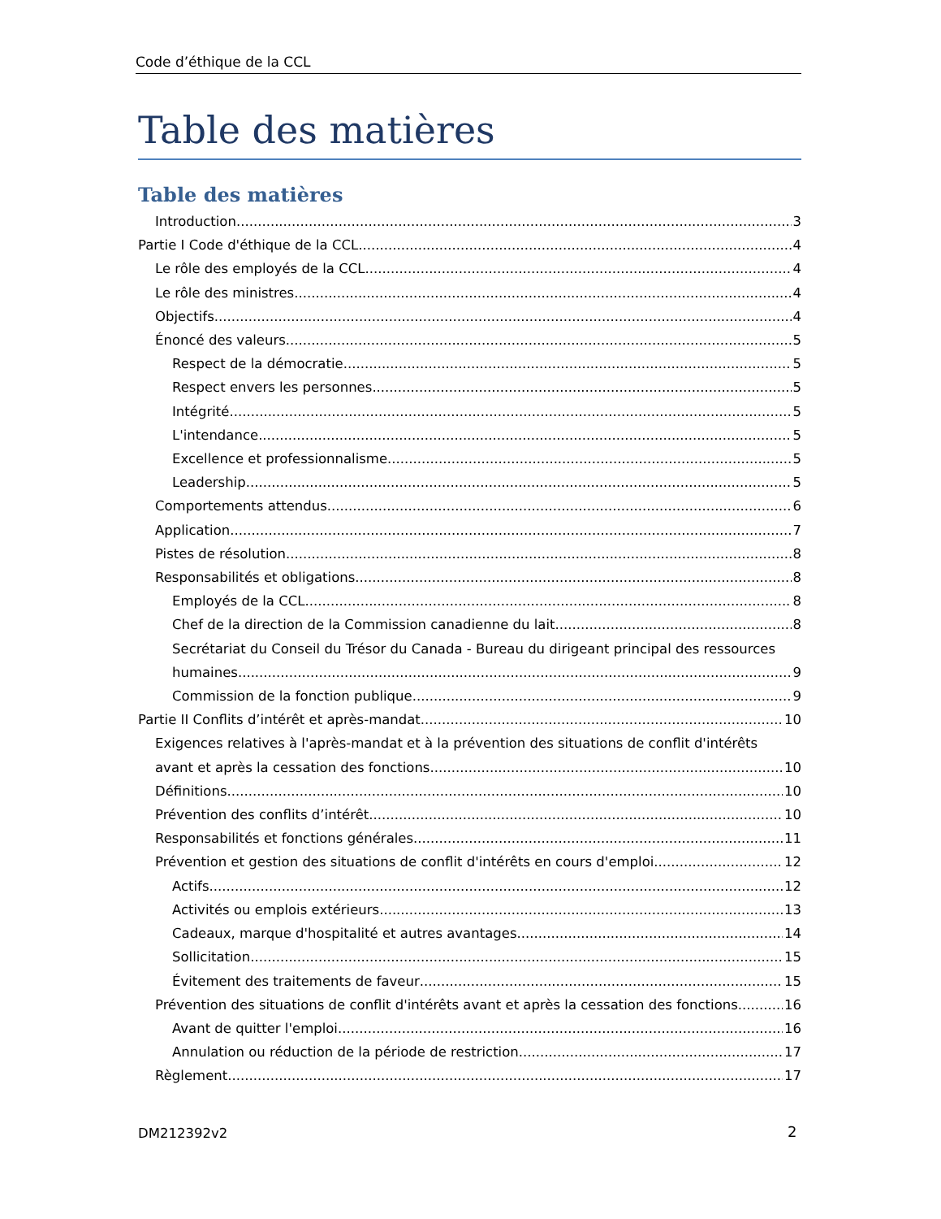Code d’éthique de la CCL
Table des matières
Table des matières
Introduction 3
Partie I Code d'éthique de la CCL 4
Le rôle des employés de la CCL 4
Le rôle des ministres 4
Objectifs 4
Énoncé des valeurs 5
Respect de la démocratie 5
Respect envers les personnes 5
Intégrité 5
L'intendance 5
Excellence et professionnalisme 5
Leadership 5
Comportements attendus 6
Application 7
Pistes de résolution 8
Responsabilités et obligations 8
Employés de la CCL 8
Chef de la direction de la Commission canadienne du lait 8
Secrétariat du Conseil du Trésor du Canada - Bureau du dirigeant principal des ressources
humaines 9
Commission de la fonction publique 9
Partie II Conflits d’intérêt et après-mandat 10
Exigences relatives à l'après-mandat et à la prévention des situations de conflit d'intérêts
avant et après la cessation des fonctions 10
Définitions 10
Prévention des conflits d’intérêt 10
Responsabilités et fonctions générales 11
Prévention et gestion des situations de conflit d'intérêts en cours d'emploi 12
Actifs 12
Activités ou emplois extérieurs 13
Cadeaux, marque d'hospitalité et autres avantages 14
Sollicitation 15
Évitement des traitements de faveur 15
Prévention des situations de conflit d'intérêts avant et après la cessation des fonctions 16
Avant de quitter l'emploi 16
Annulation ou réduction de la période de restriction 17
Règlement 17
2
DM212392v2